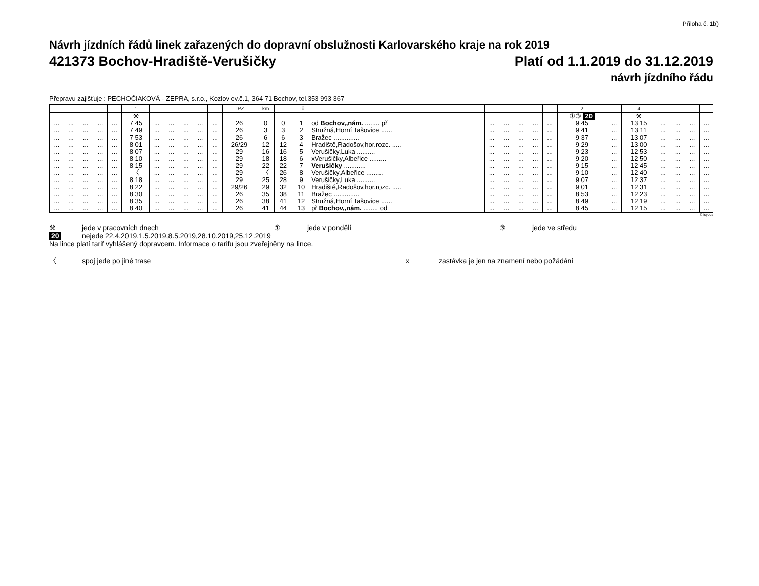Příloha č. 1b)
Návrh jízdních řádů linek zařazených do dopravní obslužnosti Karlovarského kraje na rok 2019
421373 Bochov-Hradiště-Verušičky Platí od 1.1.2019 do 31.12.2019
návrh jízdního řádu
Přepravu zajišťuje : PECHOČIAKOVÁ - ZEPRA, s.r.o., Kozlov ev.č.1, 364 71 Bochov, tel.353 993 367
| | | | | | 1 | | | | | | TPZ | km | | Tč | | | | | | | 2 | | 4 | | | | |
| --- | --- | --- | --- | --- | --- | --- | --- | --- | --- | --- | --- | --- | --- | --- | --- | --- | --- | --- | --- | --- | --- | --- | --- | --- | --- | --- | --- |
| | | | | | ⚒ | | | | | | | | | | | | | | | | ①③ 20 | | ⚒ | | | | |
| ... | ... | ... | ... | ... | 7 45 | ... | ... | ... | ... | ... | 26 | 0 | 0 | 1 | od Bochov,,nám. ........ př | ... | ... | ... | ... | ... | 9 45 | ... | 13 15 | ... | ... | ... | ... |
| ... | ... | ... | ... | ... | 7 49 | ... | ... | ... | ... | ... | 26 | 3 | 3 | 2 | Stružná,Horní Tašovice ...... | ... | ... | ... | ... | ... | 9 41 | ... | 13 11 | ... | ... | ... | ... |
| ... | ... | ... | ... | ... | 7 53 | ... | ... | ... | ... | ... | 26 | 6 | 6 | 3 | Bražec .............. | ... | ... | ... | ... | ... | 9 37 | ... | 13 07 | ... | ... | ... | ... |
| ... | ... | ... | ... | ... | 8 01 | ... | ... | ... | ... | ... | 26/29 | 12 | 12 | 4 | Hradiště,Radošov,hor.rozc. ..... | ... | ... | ... | ... | ... | 9 29 | ... | 13 00 | ... | ... | ... | ... |
| ... | ... | ... | ... | ... | 8 07 | ... | ... | ... | ... | ... | 29 | 16 | 16 | 5 | Verušičky,Luka .......... | ... | ... | ... | ... | ... | 9 23 | ... | 12 53 | ... | ... | ... | ... |
| ... | ... | ... | ... | ... | 8 10 | ... | ... | ... | ... | ... | 29 | 18 | 18 | 6 | xVerušičky,Albeřice ......... | ... | ... | ... | ... | ... | 9 20 | ... | 12 50 | ... | ... | ... | ... |
| ... | ... | ... | ... | ... | 8 15 | ... | ... | ... | ... | ... | 29 | 22 | 22 | 7 | Verušičky ............ | ... | ... | ... | ... | ... | 9 15 | ... | 12 45 | ... | ... | ... | ... |
| ... | ... | ... | ... | ... | 〈 | ... | ... | ... | ... | ... | 29 | 〈 | 26 | 8 | Verušičky,Albeřice ......... | ... | ... | ... | ... | ... | 9 10 | ... | 12 40 | ... | ... | ... | ... |
| ... | ... | ... | ... | ... | 8 18 | ... | ... | ... | ... | ... | 29 | 25 | 28 | 9 | Verušičky,Luka .......... | ... | ... | ... | ... | ... | 9 07 | ... | 12 37 | ... | ... | ... | ... |
| ... | ... | ... | ... | ... | 8 22 | ... | ... | ... | ... | ... | 29/26 | 29 | 32 | 10 | Hradiště,Radošov,hor.rozc. ..... | ... | ... | ... | ... | ... | 9 01 | ... | 12 31 | ... | ... | ... | ... |
| ... | ... | ... | ... | ... | 8 30 | ... | ... | ... | ... | ... | 26 | 35 | 38 | 11 | Bražec .............. | ... | ... | ... | ... | ... | 8 53 | ... | 12 23 | ... | ... | ... | ... |
| ... | ... | ... | ... | ... | 8 35 | ... | ... | ... | ... | ... | 26 | 38 | 41 | 12 | Stružná,Horní Tašovice ...... | ... | ... | ... | ... | ... | 8 49 | ... | 12 19 | ... | ... | ... | ... |
| ... | ... | ... | ... | ... | 8 40 | ... | ... | ... | ... | ... | 26 | 41 | 44 | 13 | př Bochov,,nám. ........ od | ... | ... | ... | ... | ... | 8 45 | ... | 12 15 | ... | ... | ... | ... |
© isybus
⚒ jede v pracovních dnech ① jede v pondělí ③ jede ve středu
20 nejede 22.4.2019,1.5.2019,8.5.2019,28.10.2019,25.12.2019
Na lince platí tarif vyhlášený dopravcem. Informace o tarifu jsou zveřejněny na lince.
〈 spoj jede po jiné trase x zastávka je jen na znamení nebo požádání